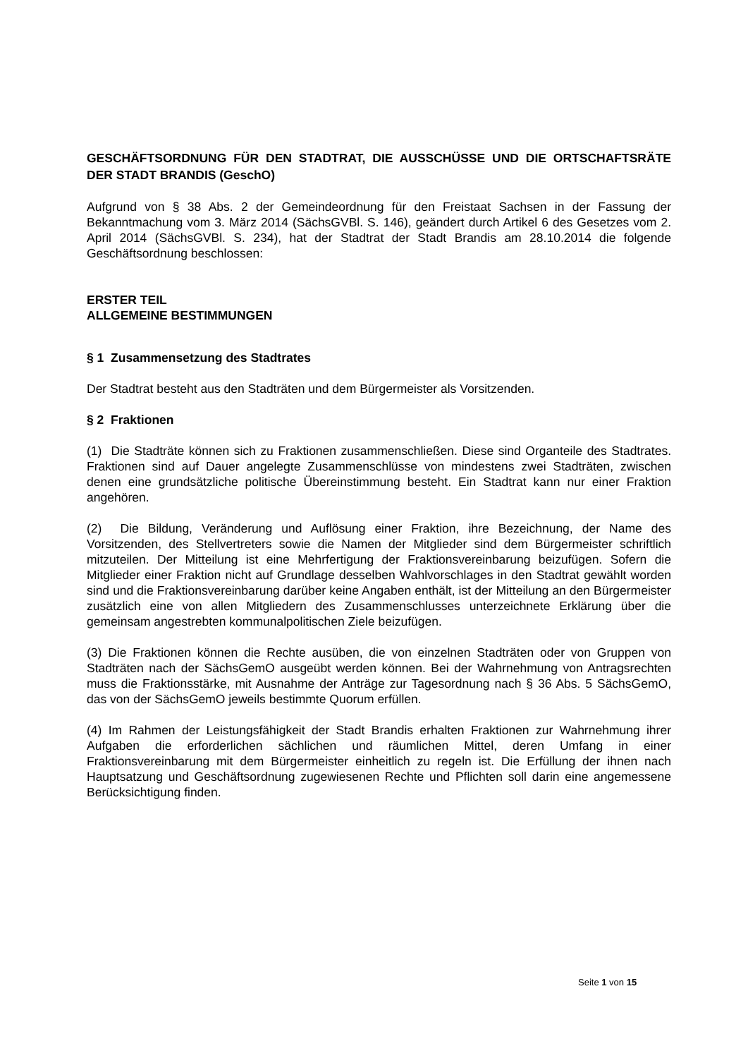GESCHÄFTSORDNUNG FÜR DEN STADTRAT, DIE AUSSCHÜSSE UND DIE ORTSCHAFTSRÄTE DER STADT BRANDIS (GeschO)
Aufgrund von § 38 Abs. 2 der Gemeindeordnung für den Freistaat Sachsen in der Fassung der Bekanntmachung vom 3. März 2014 (SächsGVBl. S. 146), geändert durch Artikel 6 des Gesetzes vom 2. April 2014 (SächsGVBl. S. 234), hat der Stadtrat der Stadt Brandis am 28.10.2014 die folgende Geschäftsordnung beschlossen:
ERSTER TEIL
ALLGEMEINE BESTIMMUNGEN
§ 1 Zusammensetzung des Stadtrates
Der Stadtrat besteht aus den Stadträten und dem Bürgermeister als Vorsitzenden.
§ 2 Fraktionen
(1) Die Stadträte können sich zu Fraktionen zusammenschließen. Diese sind Organteile des Stadtrates. Fraktionen sind auf Dauer angelegte Zusammenschlüsse von mindestens zwei Stadträten, zwischen denen eine grundsätzliche politische Übereinstimmung besteht. Ein Stadtrat kann nur einer Fraktion angehören.
(2) Die Bildung, Veränderung und Auflösung einer Fraktion, ihre Bezeichnung, der Name des Vorsitzenden, des Stellvertreters sowie die Namen der Mitglieder sind dem Bürgermeister schriftlich mitzuteilen. Der Mitteilung ist eine Mehrfertigung der Fraktionsvereinbarung beizufügen. Sofern die Mitglieder einer Fraktion nicht auf Grundlage desselben Wahlvorschlages in den Stadtrat gewählt worden sind und die Fraktionsvereinbarung darüber keine Angaben enthält, ist der Mitteilung an den Bürgermeister zusätzlich eine von allen Mitgliedern des Zusammenschlusses unterzeichnete Erklärung über die gemeinsam angestrebten kommunalpolitischen Ziele beizufügen.
(3) Die Fraktionen können die Rechte ausüben, die von einzelnen Stadträten oder von Gruppen von Stadträten nach der SächsGemO ausgeübt werden können. Bei der Wahrnehmung von Antragsrechten muss die Fraktionsstärke, mit Ausnahme der Anträge zur Tagesordnung nach § 36 Abs. 5 SächsGemO, das von der SächsGemO jeweils bestimmte Quorum erfüllen.
(4) Im Rahmen der Leistungsfähigkeit der Stadt Brandis erhalten Fraktionen zur Wahrnehmung ihrer Aufgaben die erforderlichen sächlichen und räumlichen Mittel, deren Umfang in einer Fraktionsvereinbarung mit dem Bürgermeister einheitlich zu regeln ist. Die Erfüllung der ihnen nach Hauptsatzung und Geschäftsordnung zugewiesenen Rechte und Pflichten soll darin eine angemessene Berücksichtigung finden.
Seite 1 von 15